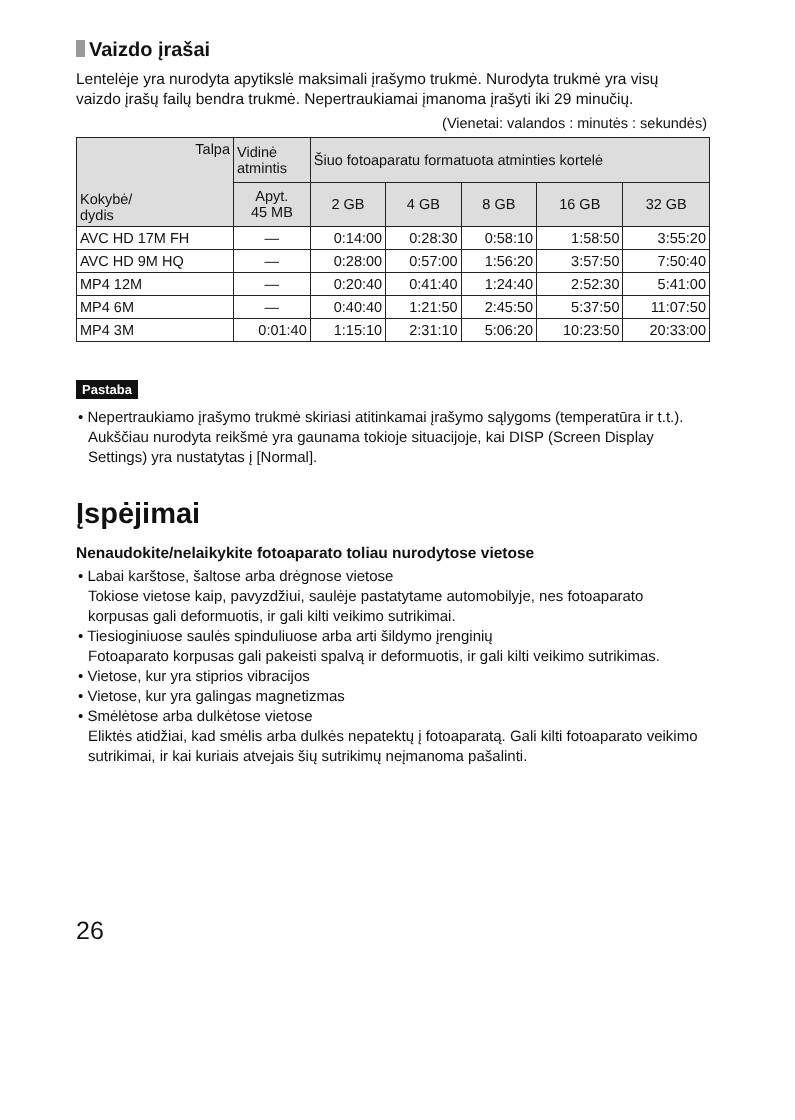Vaizdo įrašai
Lentelėje yra nurodyta apytikslė maksimali įrašymo trukmė. Nurodyta trukmė yra visų vaizdo įrašų failų bendra trukmė. Nepertraukiamai įmanoma įrašyti iki 29 minučių.
(Vienetai: valandos : minutės : sekundės)
| Talpa Kokybė/ dydis | Vidinė atmintis | Šiuo fotoaparatu formatuota atminties kortelė | | | | |
| --- | --- | --- | --- | --- | --- | --- |
| | Apyt. 45 MB | 2 GB | 4 GB | 8 GB | 16 GB | 32 GB |
| AVC HD 17M FH | — | 0:14:00 | 0:28:30 | 0:58:10 | 1:58:50 | 3:55:20 |
| AVC HD 9M HQ | — | 0:28:00 | 0:57:00 | 1:56:20 | 3:57:50 | 7:50:40 |
| MP4 12M | — | 0:20:40 | 0:41:40 | 1:24:40 | 2:52:30 | 5:41:00 |
| MP4 6M | — | 0:40:40 | 1:21:50 | 2:45:50 | 5:37:50 | 11:07:50 |
| MP4 3M | 0:01:40 | 1:15:10 | 2:31:10 | 5:06:20 | 10:23:50 | 20:33:00 |
Pastaba
• Nepertraukiamo įrašymo trukmė skiriasi atitinkamai įrašymo sąlygoms (temperatūra ir t.t.). Aukščiau nurodyta reikšmė yra gaunama tokioje situacijoje, kai DISP (Screen Display Settings) yra nustatytas į [Normal].
Įspėjimai
Nenaudokite/nelaikykite fotoaparato toliau nurodytose vietose
• Labai karštose, šaltose arba drėgnose vietose
Tokiose vietose kaip, pavyzdžiui, saulėje pastatytame automobilyje, nes fotoaparato korpusas gali deformuotis, ir gali kilti veikimo sutrikimai.
• Tiesioginiuose saulės spinduliuose arba arti šildymo įrenginių
Fotoaparato korpusas gali pakeisti spalvą ir deformuotis, ir gali kilti veikimo sutrikimas.
• Vietose, kur yra stiprios vibracijos
• Vietose, kur yra galingas magnetizmas
• Smėlėtose arba dulkėtose vietose
Eliktės atidžiai, kad smėlis arba dulkės nepatektų į fotoaparatą. Gali kilti fotoaparato veikimo sutrikimai, ir kai kuriais atvejais šių sutrikimų neįmanoma pašalinti.
26